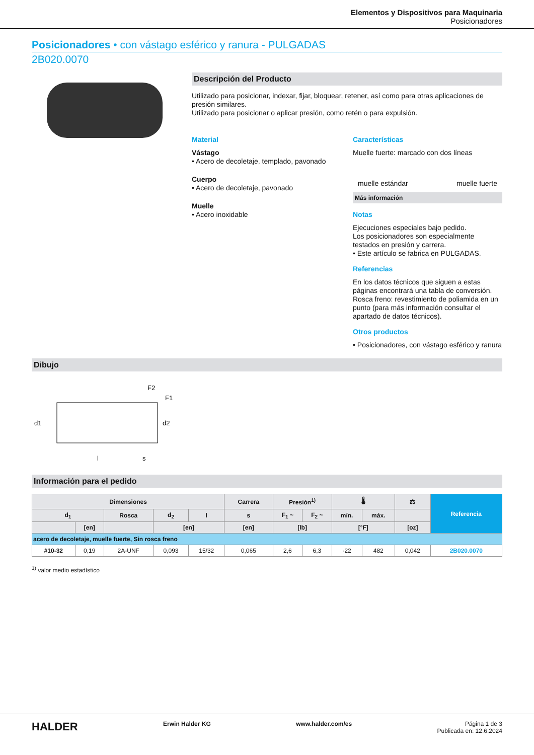Elementos y Dispositivos para Maquinaria
Posicionadores
Posicionadores • con vástago esférico y ranura - PULGADAS
2B020.0070
Descripción del Producto
Utilizado para posicionar, indexar, fijar, bloquear, retener, así como para otras aplicaciones de presión similares.
Utilizado para posicionar o aplicar presión, como retén o para expulsión.
Material
Vástago
• Acero de decoletaje, templado, pavonado
Cuerpo
• Acero de decoletaje, pavonado
Muelle
• Acero inoxidable
Características
Muelle fuerte: marcado con dos líneas
muelle estándar muelle fuerte
Más información
Notas
Ejecuciones especiales bajo pedido.
Los posicionadores son especialmente testados en presión y carrera.
• Este artículo se fabrica en PULGADAS.
Referencias
En los datos técnicos que siguen a estas páginas encontrará una tabla de conversión.
Rosca freno: revestimiento de poliamida en un punto (para más información consultar el apartado de datos técnicos).
Otros productos
• Posicionadores, con vástago esférico y ranura
Dibujo
F2
F1
d1
d2
l
s
Información para el pedido
| Dimensiones | | | | | Carrera | Presión<sup>1)</sup> | | 🌡 | | ⚖ | Referencia |
| --- | --- | --- | --- | --- | --- | --- | --- | --- | --- | --- | --- |
| d<sub>1</sub> | | Rosca | d<sub>2</sub> | l | s | F<sub>1</sub> ~ | F<sub>2</sub> ~ | mín. | máx. | | |
| | [en] | | [en] | | [en] | [lb] | | [°F] | | [oz] | |
| acero de decoletaje, muelle fuerte, Sin rosca freno | | | | | | | | | | | |
| #10-32 | 0,19 | 2A-UNF | 0,093 | 15/32 | 0,065 | 2,6 | 6,3 | -22 | 482 | 0,042 | 2B020.0070 |
<sup>1)</sup> valor medio estadístico
HALDER Erwin Halder KG www.halder.com/es Página 1 de 3
Publicada en: 12.6.2024